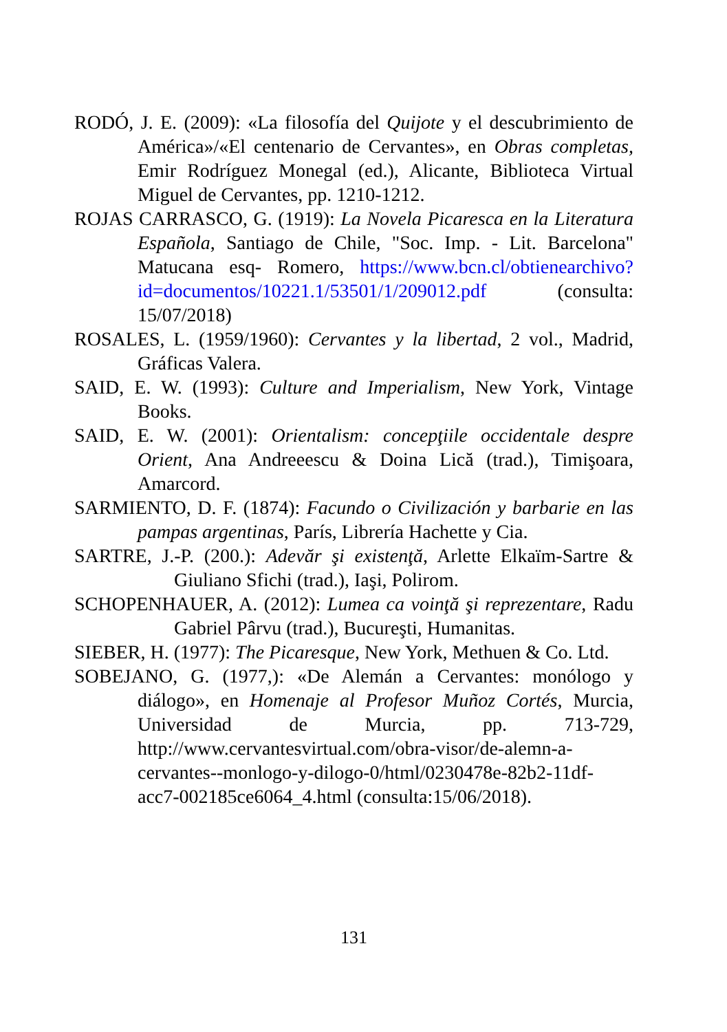RODÓ, J. E. (2009): «La filosofía del Quijote y el descubrimiento de América»/«El centenario de Cervantes», en Obras completas, Emir Rodríguez Monegal (ed.), Alicante, Biblioteca Virtual Miguel de Cervantes, pp. 1210-1212.
ROJAS CARRASCO, G. (1919): La Novela Picaresca en la Literatura Española, Santiago de Chile, "Soc. Imp. - Lit. Barcelona" Matucana esq- Romero, https://www.bcn.cl/obtienearchivo?id=documentos/10221.1/53501/1/209012.pdf (consulta: 15/07/2018)
ROSALES, L. (1959/1960): Cervantes y la libertad, 2 vol., Madrid, Gráficas Valera.
SAID, E. W. (1993): Culture and Imperialism, New York, Vintage Books.
SAID, E. W. (2001): Orientalism: concepţiile occidentale despre Orient, Ana Andreeescu & Doina Lică (trad.), Timişoara, Amarcord.
SARMIENTO, D. F. (1874): Facundo o Civilización y barbarie en las pampas argentinas, París, Librería Hachette y Cia.
SARTRE, J.-P. (200.): Adevăr şi existenţă, Arlette Elkaïm-Sartre & Giuliano Sfichi (trad.), Iaşi, Polirom.
SCHOPENHAUER, A. (2012): Lumea ca voinţă şi reprezentare, Radu Gabriel Pârvu (trad.), Bucureşti, Humanitas.
SIEBER, H. (1977): The Picaresque, New York, Methuen & Co. Ltd.
SOBEJANO, G. (1977,): «De Alemán a Cervantes: monólogo y diálogo», en Homenaje al Profesor Muñoz Cortés, Murcia, Universidad de Murcia, pp. 713-729, http://www.cervantesvirtual.com/obra-visor/de-alemn-a-cervantes--monlogo-y-dilogo-0/html/0230478e-82b2-11df-acc7-002185ce6064_4.html (consulta:15/06/2018).
131